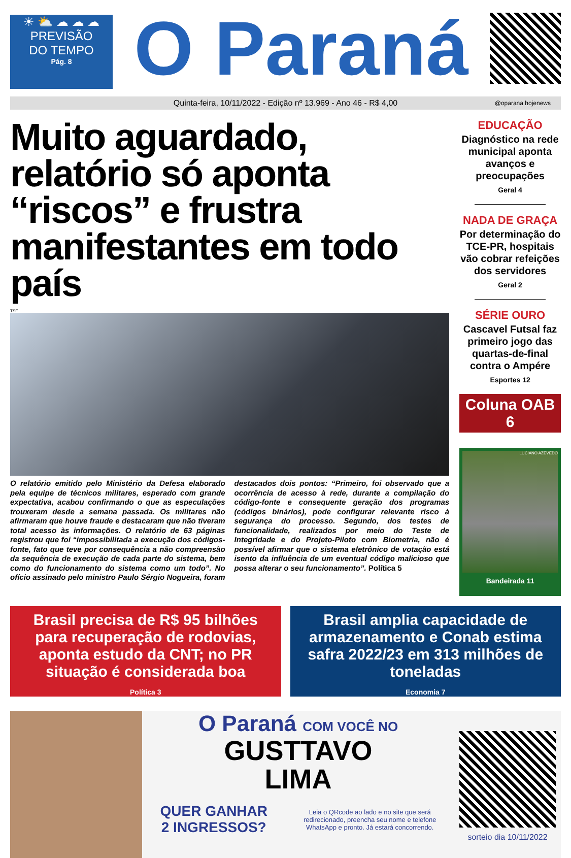☀ ⛅ ☁ ☁ ☁
PREVISÃO
DO TEMPO
Pág. 8
O Paraná
Quinta-feira, 10/11/2022 - Edição nº 13.969 - Ano 46 - R$ 4,00 @oparana hojenews
Muito aguardado, relatório só aponta “riscos” e frustra manifestantes em todo país
TSE
O relatório emitido pelo Ministério da Defesa elaborado pela equipe de técnicos militares, esperado com grande expectativa, acabou confirmando o que as especulações trouxeram desde a semana passada. Os militares não afirmaram que houve fraude e destacaram que não tiveram total acesso às informações. O relatório de 63 páginas registrou que foi “impossibilitada a execução dos códigos-fonte, fato que teve por consequência a não compreensão da sequência de execução de cada parte do sistema, bem como do funcionamento do sistema como um todo”. No ofício assinado pelo ministro Paulo Sérgio Nogueira, foram destacados dois pontos: “Primeiro, foi observado que a ocorrência de acesso à rede, durante a compilação do código-fonte e consequente geração dos programas (códigos binários), pode configurar relevante risco à segurança do processo. Segundo, dos testes de funcionalidade, realizados por meio do Teste de Integridade e do Projeto-Piloto com Biometria, não é possível afirmar que o sistema eletrônico de votação está isento da influência de um eventual código malicioso que possa alterar o seu funcionamento”. Política 5
EDUCAÇÃO
Diagnóstico na rede municipal aponta avanços e preocupações
Geral 4
NADA DE GRAÇA
Por determinação do TCE-PR, hospitais vão cobrar refeições dos servidores
Geral 2
SÉRIE OURO
Cascavel Futsal faz primeiro jogo das quartas-de-final contra o Ampére
Esportes 12
Coluna OAB 6
LUCIANO AZEVEDO
Bandeirada 11
Brasil precisa de R$ 95 bilhões para recuperação de rodovias, aponta estudo da CNT; no PR situação é considerada boa
Política 3
Brasil amplia capacidade de armazenamento e Conab estima safra 2022/23 em 313 milhões de toneladas
Economia 7
O Paraná COM VOCÊ NO
GUSTTAVO
LIMA
QUER GANHAR
2 INGRESSOS? Leia o QRcode ao lado e no site que será
redirecionado, preencha seu nome e telefone
WhatsApp e pronto. Já estará concorrendo.
sorteio dia 10/11/2022